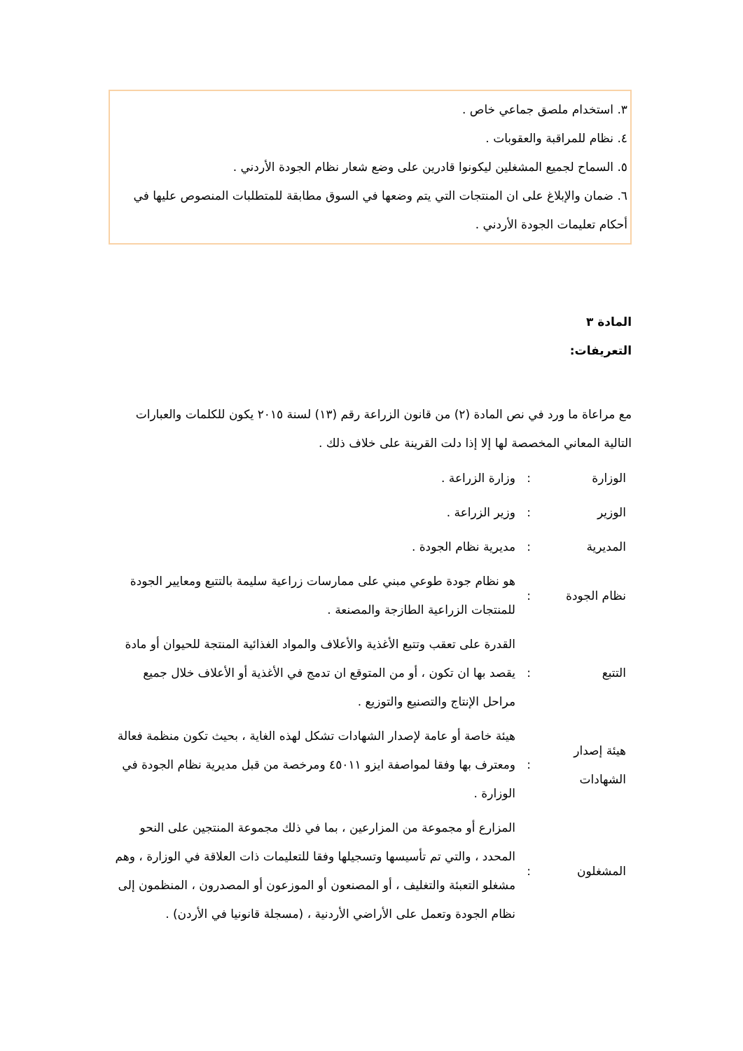٣. استخدام ملصق جماعي خاص .
٤. نظام للمراقبة والعقوبات .
٥. السماح لجميع المشغلين ليكونوا قادرين على وضع شعار نظام الجودة الأردني .
٦. ضمان والإبلاغ على ان المنتجات التي يتم وضعها في السوق مطابقة للمتطلبات المنصوص عليها في أحكام تعليمات الجودة الأردني .
المادة ٣
التعريفات:
مع مراعاة ما ورد في نص المادة (٢) من قانون الزراعة رقم (١٣) لسنة ٢٠١٥ يكون للكلمات والعبارات التالية المعاني المخصصة لها إلا إذا دلت القرينة على خلاف ذلك .
| الوزارة | : | وزارة الزراعة . |
| الوزير | : | وزير الزراعة . |
| المديرية | : | مديرية نظام الجودة . |
| نظام الجودة | : | هو نظام جودة طوعي مبني على ممارسات زراعية سليمة بالتتبع ومعايير الجودة للمنتجات الزراعية الطازجة والمصنعة . |
| التتبع | : | القدرة على تعقب وتتبع الأغذية والأعلاف والمواد الغذائية المنتجة للحيوان أو مادة يقصد بها ان تكون ، أو من المتوقع ان تدمج في الأغذية أو الأعلاف خلال جميع مراحل الإنتاج والتصنيع والتوزيع . |
| هيئة إصدار الشهادات | : | هيئة خاصة أو عامة لإصدار الشهادات تشكل لهذه الغاية ، بحيث تكون منظمة فعالة ومعترف بها وفقا لمواصفة ايزو ٤٥٠١١ ومرخصة من قبل مديرية نظام الجودة في الوزارة . |
| المشغلون | : | المزارع أو مجموعة من المزارعين ، بما في ذلك مجموعة المنتجين على النحو المحدد ، والتي تم تأسيسها وتسجيلها وفقا للتعليمات ذات العلاقة في الوزارة ، وهم مشغلو التعبئة والتغليف ، أو المصنعون أو الموزعون أو المصدرون ، المنظمون إلى نظام الجودة وتعمل على الأراضي الأردنية ، (مسجلة قانونيا في الأردن) . |